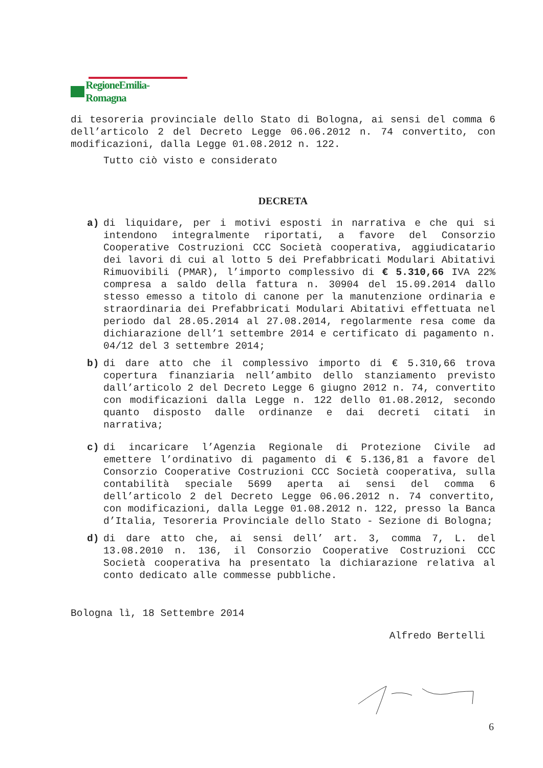RegioneEmilia-Romagna
di tesoreria provinciale dello Stato di Bologna, ai sensi del comma 6 dell’articolo 2 del Decreto Legge 06.06.2012 n. 74 convertito, con modificazioni, dalla Legge 01.08.2012 n. 122.
Tutto ciò visto e considerato
DECRETA
a) di liquidare, per i motivi esposti in narrativa e che qui si intendono integralmente riportati, a favore del Consorzio Cooperative Costruzioni CCC Società cooperativa, aggiudicatario dei lavori di cui al lotto 5 dei Prefabbricati Modulari Abitativi Rimuovibili (PMAR), l’importo complessivo di € 5.310,66 IVA 22% compresa a saldo della fattura n. 30904 del 15.09.2014 dallo stesso emesso a titolo di canone per la manutenzione ordinaria e straordinaria dei Prefabbricati Modulari Abitativi effettuata nel periodo dal 28.05.2014 al 27.08.2014, regolarmente resa come da dichiarazione dell’1 settembre 2014 e certificato di pagamento n. 04/12 del 3 settembre 2014;
b) di dare atto che il complessivo importo di € 5.310,66 trova copertura finanziaria nell’ambito dello stanziamento previsto dall’articolo 2 del Decreto Legge 6 giugno 2012 n. 74, convertito con modificazioni dalla Legge n. 122 dello 01.08.2012, secondo quanto disposto dalle ordinanze e dai decreti citati in narrativa;
c) di incaricare l’Agenzia Regionale di Protezione Civile ad emettere l’ordinativo di pagamento di € 5.136,81 a favore del Consorzio Cooperative Costruzioni CCC Società cooperativa, sulla contabilità speciale 5699 aperta ai sensi del comma 6 dell’articolo 2 del Decreto Legge 06.06.2012 n. 74 convertito, con modificazioni, dalla Legge 01.08.2012 n. 122, presso la Banca d’Italia, Tesoreria Provinciale dello Stato - Sezione di Bologna;
d) di dare atto che, ai sensi dell’ art. 3, comma 7, L. del 13.08.2010 n. 136, il Consorzio Cooperative Costruzioni CCC Società cooperativa ha presentato la dichiarazione relativa al conto dedicato alle commesse pubbliche.
Bologna lì, 18 Settembre 2014
Alfredo Bertelli
6